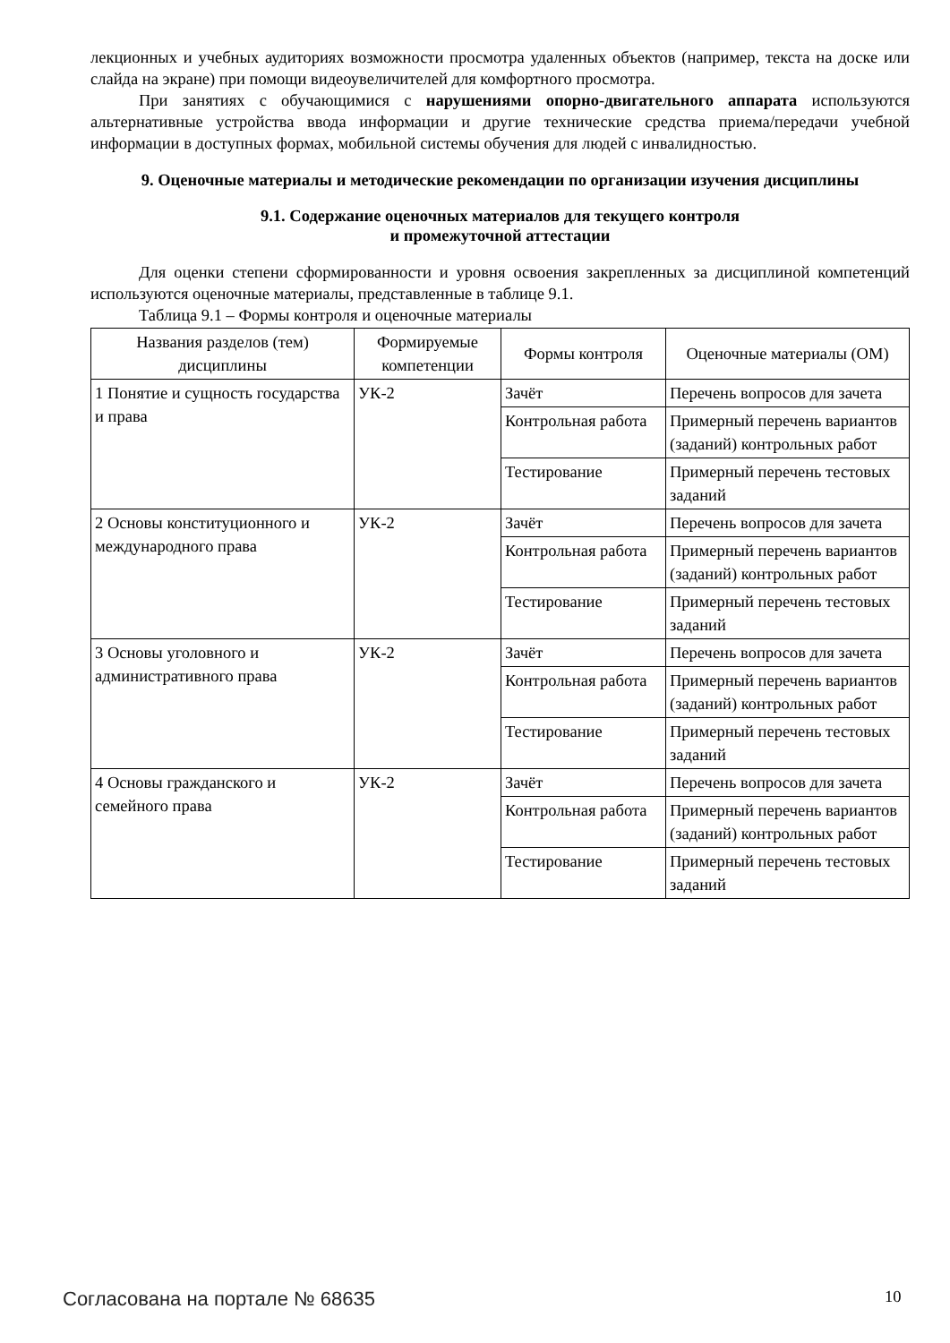лекционных и учебных аудиториях возможности просмотра удаленных объектов (например, текста на доске или слайда на экране) при помощи видеоувеличителей для комфортного просмотра.
При занятиях с обучающимися с нарушениями опорно-двигательного аппарата используются альтернативные устройства ввода информации и другие технические средства приема/передачи учебной информации в доступных формах, мобильной системы обучения для людей с инвалидностью.
9. Оценочные материалы и методические рекомендации по организации изучения дисциплины
9.1. Содержание оценочных материалов для текущего контроля
и промежуточной аттестации
Для оценки степени сформированности и уровня освоения закрепленных за дисциплиной компетенций используются оценочные материалы, представленные в таблице 9.1.
Таблица 9.1 – Формы контроля и оценочные материалы
| Названия разделов (тем) дисциплины | Формируемые компетенции | Формы контроля | Оценочные материалы (ОМ) |
| --- | --- | --- | --- |
| 1 Понятие и сущность государства и права | УК-2 | Зачёт | Перечень вопросов для зачета |
| | | Контрольная работа | Примерный перечень вариантов (заданий) контрольных работ |
| | | Тестирование | Примерный перечень тестовых заданий |
| 2 Основы конституционного и международного права | УК-2 | Зачёт | Перечень вопросов для зачета |
| | | Контрольная работа | Примерный перечень вариантов (заданий) контрольных работ |
| | | Тестирование | Примерный перечень тестовых заданий |
| 3 Основы уголовного и административного права | УК-2 | Зачёт | Перечень вопросов для зачета |
| | | Контрольная работа | Примерный перечень вариантов (заданий) контрольных работ |
| | | Тестирование | Примерный перечень тестовых заданий |
| 4 Основы гражданского и семейного права | УК-2 | Зачёт | Перечень вопросов для зачета |
| | | Контрольная работа | Примерный перечень вариантов (заданий) контрольных работ |
| | | Тестирование | Примерный перечень тестовых заданий |
Согласована на портале № 68635 10